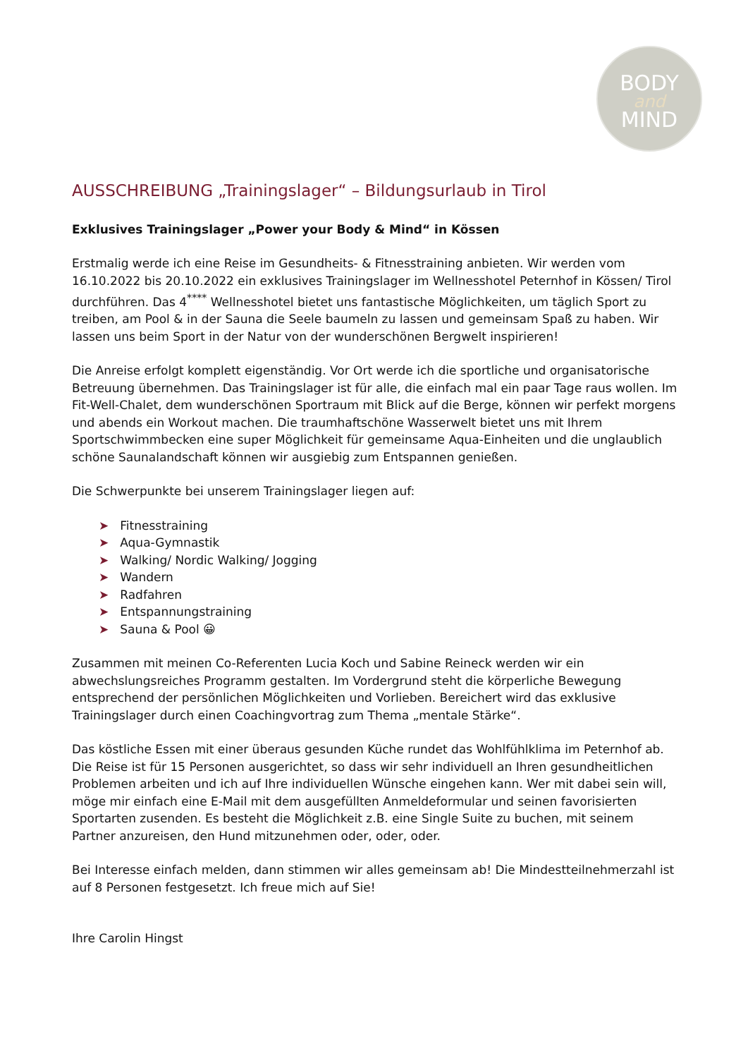BODY
and
MIND
AUSSCHREIBUNG „Trainingslager“ – Bildungsurlaub in Tirol
Exklusives Trainingslager „Power your Body & Mind“ in Kössen
Erstmalig werde ich eine Reise im Gesundheits- & Fitnesstraining anbieten. Wir werden vom 16.10.2022 bis 20.10.2022 ein exklusives Trainingslager im Wellnesshotel Peternhof in Kössen/ Tirol durchführen. Das 4<sup>****</sup> Wellnesshotel bietet uns fantastische Möglichkeiten, um täglich Sport zu treiben, am Pool & in der Sauna die Seele baumeln zu lassen und gemeinsam Spaß zu haben. Wir lassen uns beim Sport in der Natur von der wunderschönen Bergwelt inspirieren!
Die Anreise erfolgt komplett eigenständig. Vor Ort werde ich die sportliche und organisatorische Betreuung übernehmen. Das Trainingslager ist für alle, die einfach mal ein paar Tage raus wollen. Im Fit-Well-Chalet, dem wunderschönen Sportraum mit Blick auf die Berge, können wir perfekt morgens und abends ein Workout machen. Die traumhaftschöne Wasserwelt bietet uns mit Ihrem Sportschwimmbecken eine super Möglichkeit für gemeinsame Aqua-Einheiten und die unglaublich schöne Saunalandschaft können wir ausgiebig zum Entspannen genießen.
Die Schwerpunkte bei unserem Trainingslager liegen auf:
➤ Fitnesstraining
➤ Aqua-Gymnastik
➤ Walking/ Nordic Walking/ Jogging
➤ Wandern
➤ Radfahren
➤ Entspannungstraining
➤ Sauna & Pool 😀
Zusammen mit meinen Co-Referenten Lucia Koch und Sabine Reineck werden wir ein abwechslungsreiches Programm gestalten. Im Vordergrund steht die körperliche Bewegung entsprechend der persönlichen Möglichkeiten und Vorlieben. Bereichert wird das exklusive Trainingslager durch einen Coachingvortrag zum Thema „mentale Stärke“.
Das köstliche Essen mit einer überaus gesunden Küche rundet das Wohlfühlklima im Peternhof ab. Die Reise ist für 15 Personen ausgerichtet, so dass wir sehr individuell an Ihren gesundheitlichen Problemen arbeiten und ich auf Ihre individuellen Wünsche eingehen kann. Wer mit dabei sein will, möge mir einfach eine E-Mail mit dem ausgefüllten Anmeldeformular und seinen favorisierten Sportarten zusenden. Es besteht die Möglichkeit z.B. eine Single Suite zu buchen, mit seinem Partner anzureisen, den Hund mitzunehmen oder, oder, oder.
Bei Interesse einfach melden, dann stimmen wir alles gemeinsam ab! Die Mindestteilnehmerzahl ist auf 8 Personen festgesetzt. Ich freue mich auf Sie!
Ihre Carolin Hingst